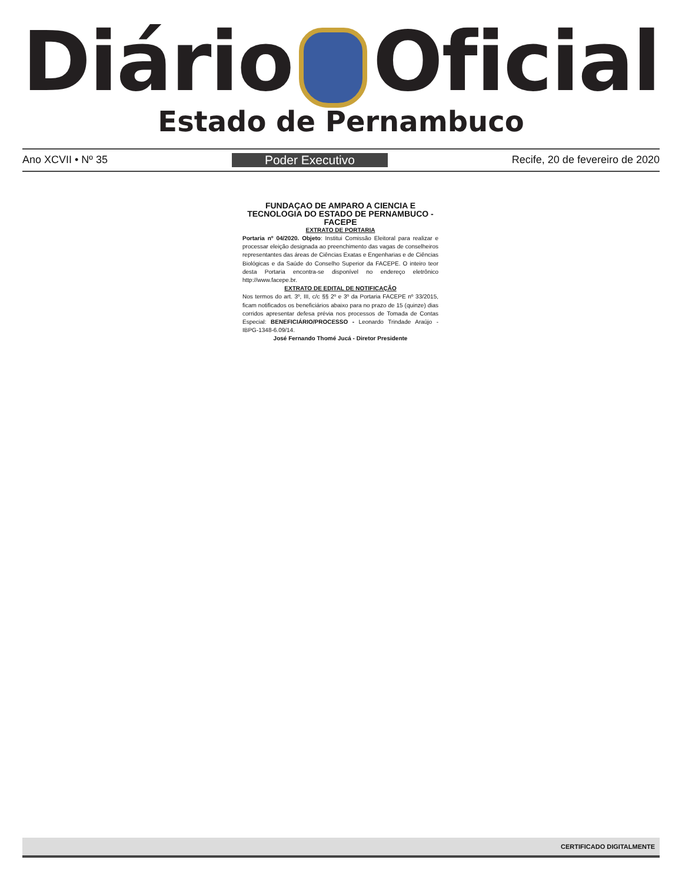Diário Oficial
Estado de Pernambuco
Ano XCVII • Nº 35 Poder Executivo Recife, 20 de fevereiro de 2020
FUNDAÇAO DE AMPARO A CIENCIA E TECNOLOGIA DO ESTADO DE PERNAMBUCO - FACEPE
EXTRATO DE PORTARIA
Portaria nº 04/2020. Objeto: Institui Comissão Eleitoral para realizar e processar eleição designada ao preenchimento das vagas de conselheiros representantes das áreas de Ciências Exatas e Engenharias e de Ciências Biológicas e da Saúde do Conselho Superior da FACEPE. O inteiro teor desta Portaria encontra-se disponível no endereço eletrônico http://www.facepe.br.
EXTRATO DE EDITAL DE NOTIFICAÇÃO
Nos termos do art. 3º, III, c/c §§ 2º e 3º da Portaria FACEPE nº 33/2015, ficam notificados os beneficiários abaixo para no prazo de 15 (quinze) dias corridos apresentar defesa prévia nos processos de Tomada de Contas Especial: BENEFICIÁRIO/PROCESSO - Leonardo Trindade Araújo - IBPG-1348-6.09/14.
José Fernando Thomé Jucá - Diretor Presidente
CERTIFICADO DIGITALMENTE